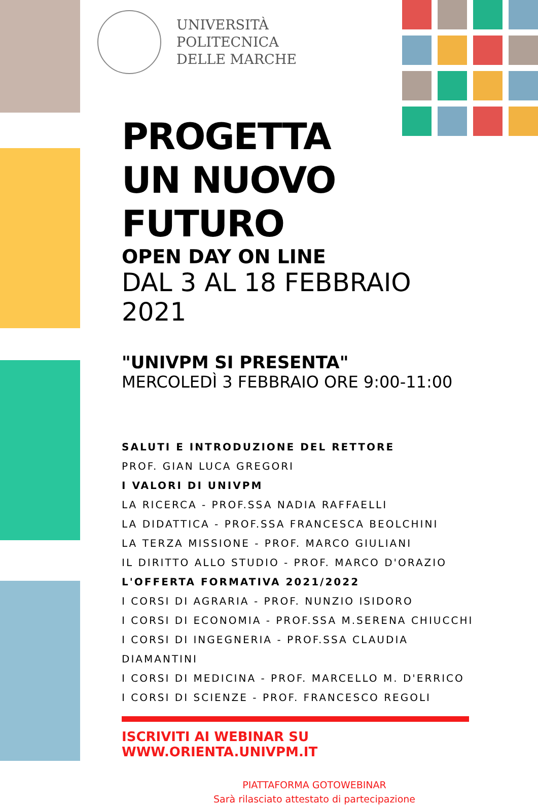UNIVERSITÀ
POLITECNICA
DELLE MARCHE
PROGETTA
UN NUOVO
FUTURO
OPEN DAY ON LINE
DAL 3 AL 18 FEBBRAIO 2021
"UNIVPM SI PRESENTA"
MERCOLEDÌ 3 FEBBRAIO ORE 9:00-11:00
SALUTI E INTRODUZIONE DEL RETTORE
PROF. GIAN LUCA GREGORI
I VALORI DI UNIVPM
LA RICERCA - PROF.SSA NADIA RAFFAELLI
LA DIDATTICA - PROF.SSA FRANCESCA BEOLCHINI
LA TERZA MISSIONE - PROF. MARCO GIULIANI
IL DIRITTO ALLO STUDIO - PROF. MARCO D'ORAZIO
L'OFFERTA FORMATIVA 2021/2022
I CORSI DI AGRARIA - PROF. NUNZIO ISIDORO
I CORSI DI ECONOMIA - PROF.SSA M.SERENA CHIUCCHI
I CORSI DI INGEGNERIA - PROF.SSA CLAUDIA DIAMANTINI
I CORSI DI MEDICINA - PROF. MARCELLO M. D'ERRICO
I CORSI DI SCIENZE - PROF. FRANCESCO REGOLI
ISCRIVITI AI WEBINAR SU WWW.ORIENTA.UNIVPM.IT
PIATTAFORMA GOTOWEBINAR
Sarà rilasciato attestato di partecipazione